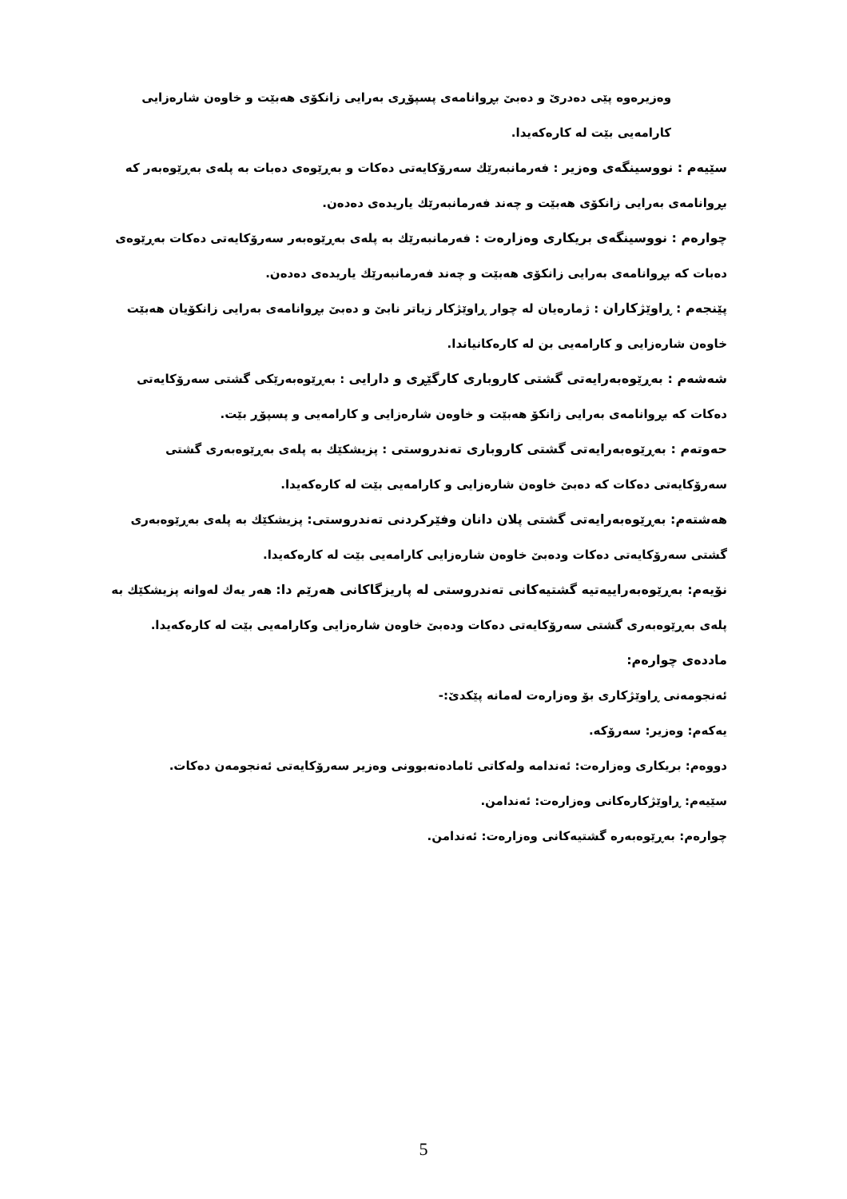وەزیرەوە پێی دەدرێ و دەبێ بڕوانامەی پسپۆڕی بەرایی زانکۆی هەبێت و خاوەن شارەزایی کارامەیی بێت لە کارەکەیدا.
سێیەم : نووسینگەی وەزیر : فەرمانبەرێك سەرۆکایەتی دەکات و بەڕێوەی دەبات بە پلەی بەڕێوەبەر کە بڕوانامەی بەرایی زانکۆی هەبێت و چەند فەرمانبەرێك یاریدەی دەدەن.
چوارەم : نووسینگەی بریکاری وەزارەت : فەرمانبەرێك بە پلەی بەڕێوەبەر سەرۆکایەتی دەکات بەڕێوەی دەبات کە بڕوانامەی بەرایی زانکۆی هەبێت و چەند فەرمانبەرێك یاریدەی دەدەن.
پێنجەم : ڕاوێژکاران : ژمارەیان لە چوار ڕاوێژکار زیاتر نابێ و دەبێ بڕوانامەی بەرایی زانکۆیان هەبێت خاوەن شارەزایی و کارامەیی بن لە کارەکانیاندا.
شەشەم : بەڕێوەبەرایەتی گشتی کاروباری کارگێڕی و دارایی : بەڕێوەبەرێکی گشتی سەرۆکایەتی دەکات کە بڕوانامەی بەرایی زانکۆ هەبێت و خاوەن شارەزایی و کارامەیی و پسپۆڕ بێت.
حەوتەم : بەڕێوەبەرایەتی گشتی کاروباری تەندروستی : پزیشکێك بە پلەی بەڕێوەبەری گشتی سەرۆکایەتی دەکات کە دەبێ خاوەن شارەزایی و کارامەیی بێت لە کارەکەیدا.
هەشتەم: بەڕێوەبەرایەتی گشتی پلان دانان وفێرکردنی تەندروستی: پزیشکێك بە پلەی بەڕێوەبەری گشتی سەرۆکایەتی دەکات ودەبێ خاوەن شارەزایی کارامەیی بێت لە کارەکەیدا.
نۆیەم: بەڕێوەبەراییەتیە گشتیەکانی تەندروستی لە پاریزگاکانی هەرێم دا: هەر یەك لەوانە پزیشکێك بە پلەی بەڕێوەبەری گشتی سەرۆکایەتی دەکات ودەبێ خاوەن شارەزایی وکارامەیی بێت لە کارەکەیدا.
ماددەی چوارەم:
ئەنجومەنی ڕاوێژکاری بۆ وەزارەت لەمانە پێکدێ:-
یەکەم: وەزیر: سەرۆکە.
دووەم: بریکاری وەزارەت: ئەندامە ولەکاتی ئامادەنەبوونی وەزیر سەرۆکایەتی ئەنجومەن دەکات.
سێیەم: ڕاوێژکارەکانی وەزارەت: ئەندامن.
چوارەم: بەڕێوەبەرە گشتیەکانی وەزارەت: ئەندامن.
5